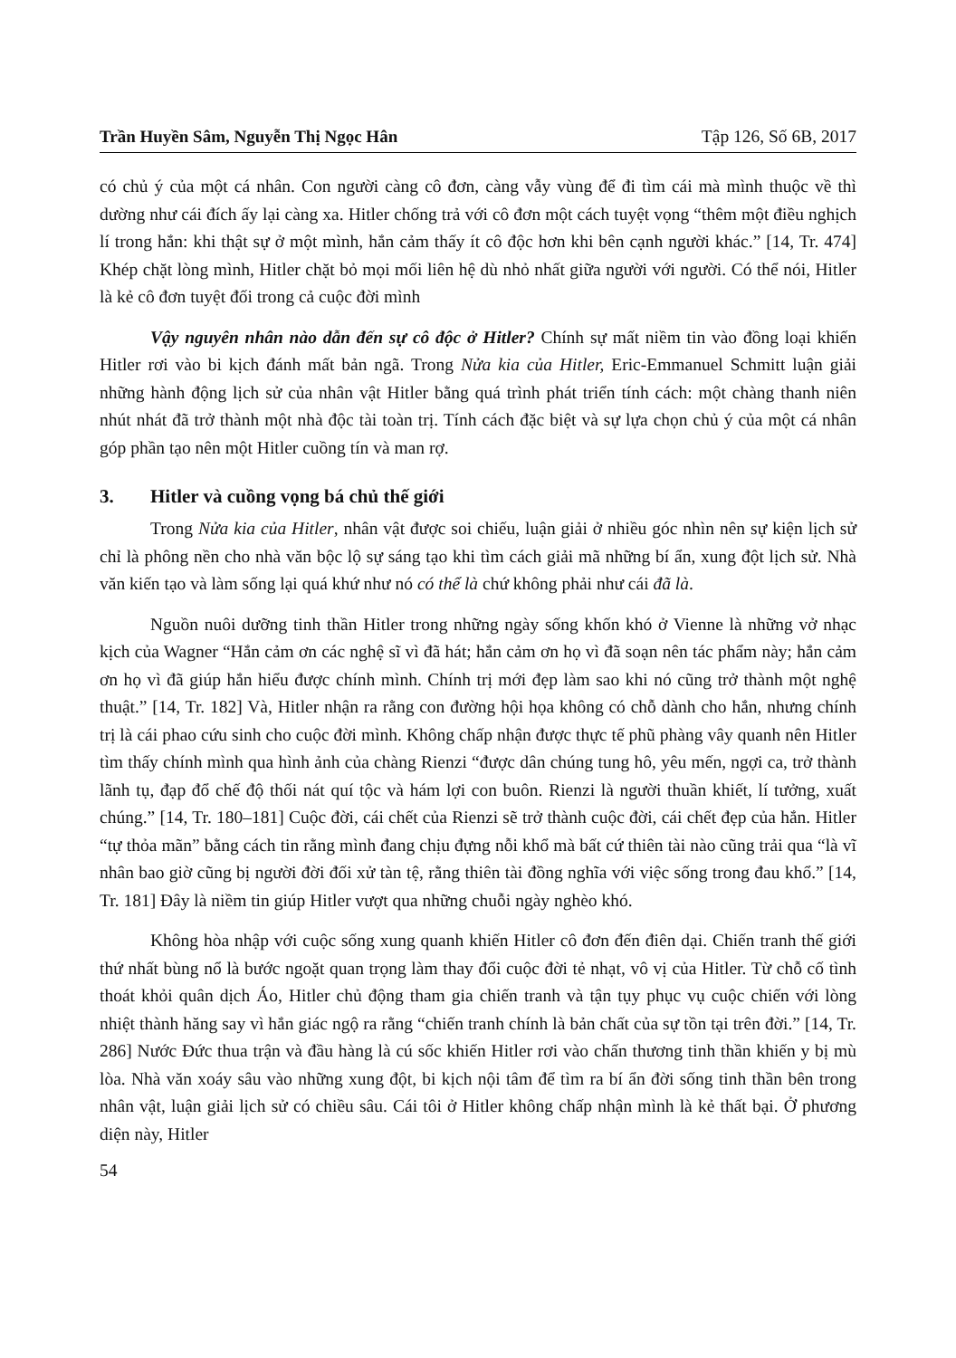Trần Huyền Sâm, Nguyễn Thị Ngọc Hân Tập 126, Số 6B, 2017
có chủ ý của một cá nhân. Con người càng cô đơn, càng vẫy vùng để đi tìm cái mà mình thuộc về thì dường như cái đích ấy lại càng xa. Hitler chống trả với cô đơn một cách tuyệt vọng “thêm một điều nghịch lí trong hắn: khi thật sự ở một mình, hắn cảm thấy ít cô độc hơn khi bên cạnh người khác.” [14, Tr. 474] Khép chặt lòng mình, Hitler chặt bỏ mọi mối liên hệ dù nhỏ nhất giữa người với người. Có thể nói, Hitler là kẻ cô đơn tuyệt đối trong cả cuộc đời mình
Vậy nguyên nhân nào dẫn đến sự cô độc ở Hitler? Chính sự mất niềm tin vào đồng loại khiến Hitler rơi vào bi kịch đánh mất bản ngã. Trong Nửa kia của Hitler, Eric-Emmanuel Schmitt luận giải những hành động lịch sử của nhân vật Hitler bằng quá trình phát triển tính cách: một chàng thanh niên nhút nhát đã trở thành một nhà độc tài toàn trị. Tính cách đặc biệt và sự lựa chọn chủ ý của một cá nhân góp phần tạo nên một Hitler cuồng tín và man rợ.
3. Hitler và cuồng vọng bá chủ thế giới
Trong Nửa kia của Hitler, nhân vật được soi chiếu, luận giải ở nhiều góc nhìn nên sự kiện lịch sử chỉ là phông nền cho nhà văn bộc lộ sự sáng tạo khi tìm cách giải mã những bí ẩn, xung đột lịch sử. Nhà văn kiến tạo và làm sống lại quá khứ như nó có thể là chứ không phải như cái đã là.
Nguồn nuôi dưỡng tinh thần Hitler trong những ngày sống khốn khó ở Vienne là những vở nhạc kịch của Wagner “Hắn cảm ơn các nghệ sĩ vì đã hát; hắn cảm ơn họ vì đã soạn nên tác phẩm này; hắn cảm ơn họ vì đã giúp hắn hiểu được chính mình. Chính trị mới đẹp làm sao khi nó cũng trở thành một nghệ thuật.” [14, Tr. 182] Và, Hitler nhận ra rằng con đường hội họa không có chỗ dành cho hắn, nhưng chính trị là cái phao cứu sinh cho cuộc đời mình. Không chấp nhận được thực tế phũ phàng vây quanh nên Hitler tìm thấy chính mình qua hình ảnh của chàng Rienzi “được dân chúng tung hô, yêu mến, ngợi ca, trở thành lãnh tụ, đạp đổ chế độ thối nát quí tộc và hám lợi con buôn. Rienzi là người thuần khiết, lí tưởng, xuất chúng.” [14, Tr. 180–181] Cuộc đời, cái chết của Rienzi sẽ trở thành cuộc đời, cái chết đẹp của hắn. Hitler “tự thỏa mãn” bằng cách tin rằng mình đang chịu đựng nỗi khổ mà bất cứ thiên tài nào cũng trải qua “là vĩ nhân bao giờ cũng bị người đời đối xử tàn tệ, rằng thiên tài đồng nghĩa với việc sống trong đau khổ.” [14, Tr. 181] Đây là niềm tin giúp Hitler vượt qua những chuỗi ngày nghèo khó.
Không hòa nhập với cuộc sống xung quanh khiến Hitler cô đơn đến điên dại. Chiến tranh thế giới thứ nhất bùng nổ là bước ngoặt quan trọng làm thay đổi cuộc đời tẻ nhạt, vô vị của Hitler. Từ chỗ cố tình thoát khỏi quân dịch Áo, Hitler chủ động tham gia chiến tranh và tận tụy phục vụ cuộc chiến với lòng nhiệt thành hăng say vì hắn giác ngộ ra rằng “chiến tranh chính là bản chất của sự tồn tại trên đời.” [14, Tr. 286] Nước Đức thua trận và đầu hàng là cú sốc khiến Hitler rơi vào chấn thương tinh thần khiến y bị mù lòa. Nhà văn xoáy sâu vào những xung đột, bi kịch nội tâm để tìm ra bí ẩn đời sống tinh thần bên trong nhân vật, luận giải lịch sử có chiều sâu. Cái tôi ở Hitler không chấp nhận mình là kẻ thất bại. Ở phương diện này, Hitler
54